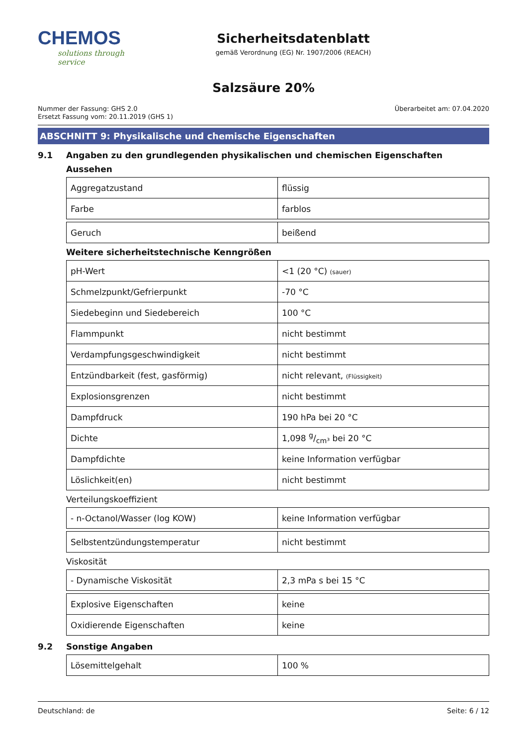CHEMOS
solutions through service
Sicherheitsdatenblatt
gemäß Verordnung (EG) Nr. 1907/2006 (REACH)
Salzsäure 20%
Nummer der Fassung: GHS 2.0
Ersetzt Fassung vom: 20.11.2019 (GHS 1)
Überarbeitet am: 07.04.2020
ABSCHNITT 9: Physikalische und chemische Eigenschaften
9.1 Angaben zu den grundlegenden physikalischen und chemischen Eigenschaften
Aussehen
| Aggregatzustand | flüssig |
| Farbe | farblos |
| Geruch | beißend |
Weitere sicherheitstechnische Kenngrößen
| pH-Wert | <1 (20 °C) (sauer) |
| Schmelzpunkt/Gefrierpunkt | -70 °C |
| Siedebeginn und Siedebereich | 100 °C |
| Flammpunkt | nicht bestimmt |
| Verdampfungsgeschwindigkeit | nicht bestimmt |
| Entzündbarkeit (fest, gasförmig) | nicht relevant, (Flüssigkeit) |
| Explosionsgrenzen | nicht bestimmt |
| Dampfdruck | 190 hPa bei 20 °C |
| Dichte | 1,098 g/cm³ bei 20 °C |
| Dampfdichte | keine Information verfügbar |
| Löslichkeit(en) | nicht bestimmt |
Verteilungskoeffizient
| - n-Octanol/Wasser (log KOW) | keine Information verfügbar |
| Selbstentzündungstemperatur | nicht bestimmt |
Viskosität
| - Dynamische Viskosität | 2,3 mPa s bei 15 °C |
| Explosive Eigenschaften | keine |
| Oxidierende Eigenschaften | keine |
9.2 Sonstige Angaben
| Lösemittelgehalt | 100 % |
Deutschland: de Seite: 6 / 12